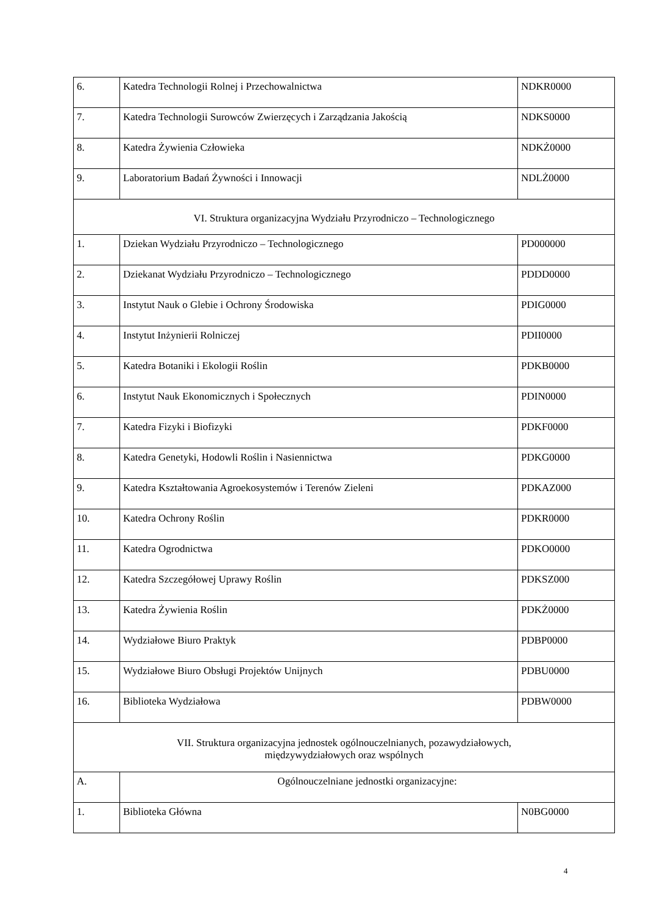| 6. | Katedra Technologii Rolnej i Przechowalnictwa | NDKR0000 |
| 7. | Katedra Technologii Surowców Zwierzęcych i Zarządzania Jakością | NDKS0000 |
| 8. | Katedra Żywienia Człowieka | NDKŻ0000 |
| 9. | Laboratorium Badań Żywności i Innowacji | NDLŻ0000 |
| VI. Struktura organizacyjna Wydziału Przyrodniczo – Technologicznego | | |
| 1. | Dziekan Wydziału Przyrodniczo – Technologicznego | PD000000 |
| 2. | Dziekanat Wydziału Przyrodniczo – Technologicznego | PDDD0000 |
| 3. | Instytut Nauk o Glebie i Ochrony Środowiska | PDIG0000 |
| 4. | Instytut Inżynierii Rolniczej | PDII0000 |
| 5. | Katedra Botaniki i Ekologii Roślin | PDKB0000 |
| 6. | Instytut Nauk Ekonomicznych i Społecznych | PDIN0000 |
| 7. | Katedra Fizyki i Biofizyki | PDKF0000 |
| 8. | Katedra Genetyki, Hodowli Roślin i Nasiennictwa | PDKG0000 |
| 9. | Katedra Kształtowania Agroekosystemów i Terenów Zieleni | PDKAZ000 |
| 10. | Katedra Ochrony Roślin | PDKR0000 |
| 11. | Katedra Ogrodnictwa | PDKO0000 |
| 12. | Katedra Szczegółowej Uprawy Roślin | PDKSZ000 |
| 13. | Katedra Żywienia Roślin | PDKŻ0000 |
| 14. | Wydziałowe Biuro Praktyk | PDBP0000 |
| 15. | Wydziałowe Biuro Obsługi Projektów Unijnych | PDBU0000 |
| 16. | Biblioteka Wydziałowa | PDBW0000 |
| VII. Struktura organizacyjna jednostek ogólnouczelnianych, pozawydziałowych, międzywydziałowych oraz wspólnych | | |
| A. | Ogólnouczelniane jednostki organizacyjne: | |
| 1. | Biblioteka Główna | N0BG0000 |
4